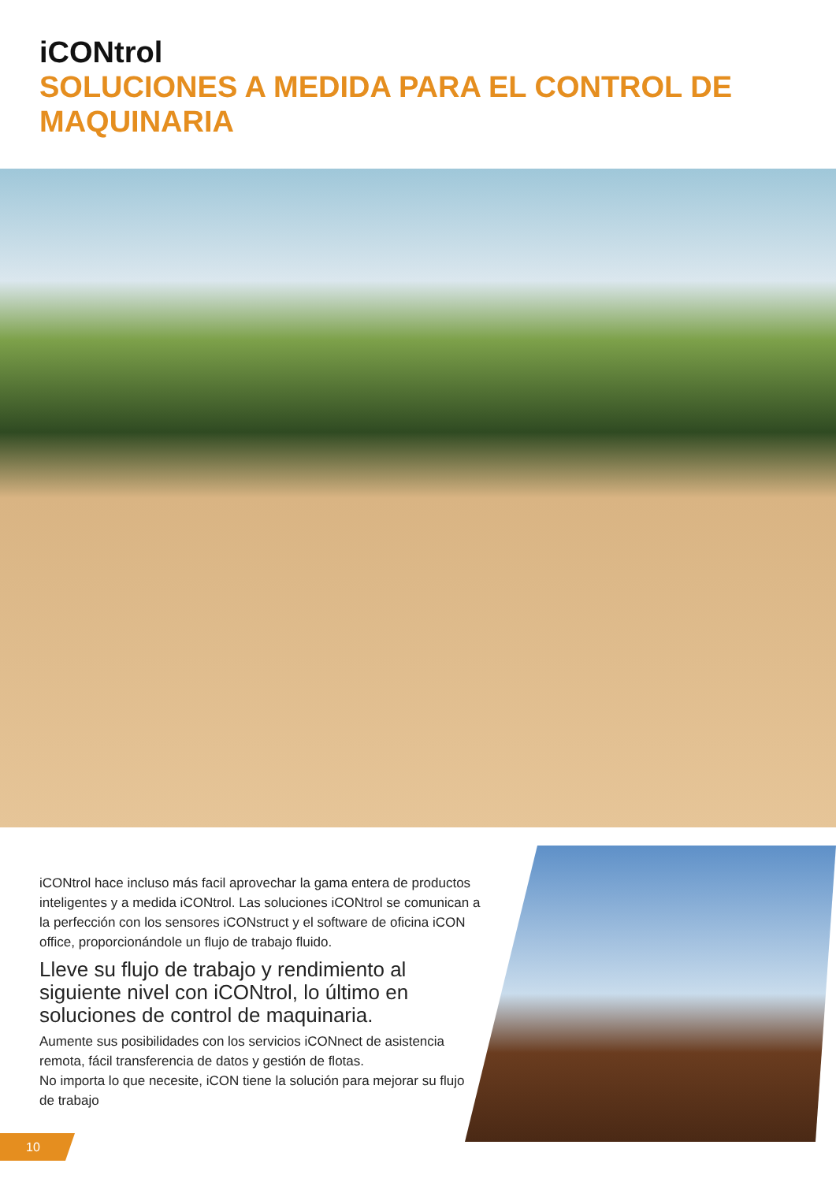iCONtrol
SOLUCIONES A MEDIDA PARA EL CONTROL DE MAQUINARIA
iCONtrol hace incluso más facil aprovechar la gama entera de productos inteligentes y a medida iCONtrol. Las soluciones iCONtrol se comunican a la perfección con los sensores iCONstruct y el software de oficina iCON office, proporcionándole un flujo de trabajo fluido.
Lleve su flujo de trabajo y rendimiento al siguiente nivel con iCONtrol, lo último en soluciones de control de maquinaria.
Aumente sus posibilidades con los servicios iCONnect de asistencia remota, fácil transferencia de datos y gestión de flotas.
No importa lo que necesite, iCON tiene la solución para mejorar su flujo de trabajo
10